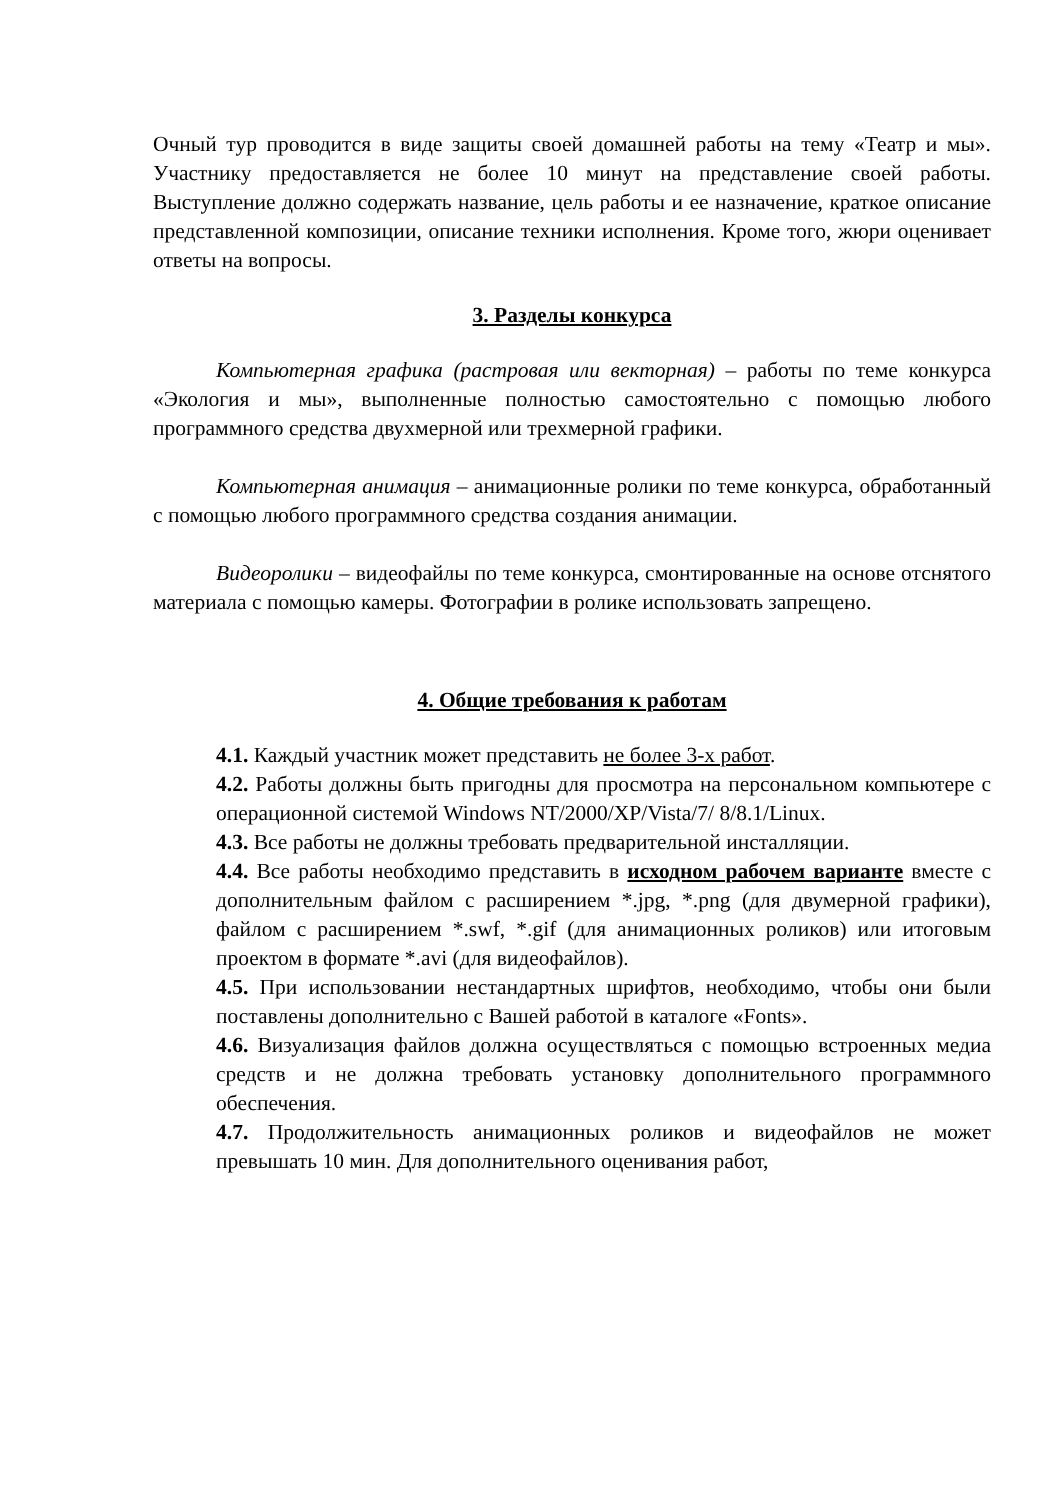Очный тур проводится в виде защиты своей домашней работы на тему «Театр и мы». Участнику предоставляется не более 10 минут на представление своей работы. Выступление должно содержать название, цель работы и ее назначение, краткое описание представленной композиции, описание техники исполнения. Кроме того, жюри оценивает ответы на вопросы.
3. Разделы конкурса
Компьютерная графика (растровая или векторная) – работы по теме конкурса «Экология и мы», выполненные полностью самостоятельно с помощью любого программного средства двухмерной или трехмерной графики.
Компьютерная анимация – анимационные ролики по теме конкурса, обработанный с помощью любого программного средства создания анимации.
Видеоролики – видеофайлы по теме конкурса, смонтированные на основе отснятого материала с помощью камеры. Фотографии в ролике использовать запрещено.
4. Общие требования к работам
4.1. Каждый участник может представить не более 3-х работ.
4.2. Работы должны быть пригодны для просмотра на персональном компьютере с операционной системой Windows NT/2000/XP/Vista/7/ 8/8.1/Linux.
4.3. Все работы не должны требовать предварительной инсталляции.
4.4. Все работы необходимо представить в исходном рабочем варианте вместе с дополнительным файлом с расширением *.jpg, *.png (для двумерной графики), файлом с расширением *.swf, *.gif (для анимационных роликов) или итоговым проектом в формате *.avi (для видеофайлов).
4.5. При использовании нестандартных шрифтов, необходимо, чтобы они были поставлены дополнительно с Вашей работой в каталоге «Fonts».
4.6. Визуализация файлов должна осуществляться с помощью встроенных медиа средств и не должна требовать установку дополнительного программного обеспечения.
4.7. Продолжительность анимационных роликов и видеофайлов не может превышать 10 мин. Для дополнительного оценивания работ,